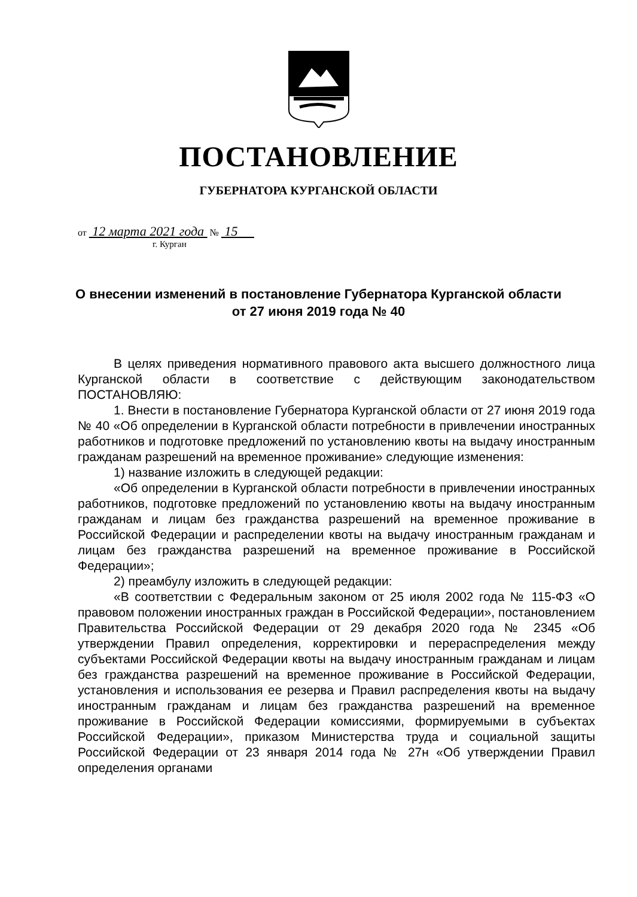ПОСТАНОВЛЕНИЕ
ГУБЕРНАТОРА КУРГАНСКОЙ ОБЛАСТИ
от 12 марта 2021 года № 15
г. Курган
О внесении изменений в постановление Губернатора Курганской области
от 27 июня 2019 года № 40
В целях приведения нормативного правового акта высшего должностного лица Курганской области в соответствие с действующим законодательством ПОСТАНОВЛЯЮ:
1. Внести в постановление Губернатора Курганской области от 27 июня 2019 года № 40 «Об определении в Курганской области потребности в привлечении иностранных работников и подготовке предложений по установлению квоты на выдачу иностранным гражданам разрешений на временное проживание» следующие изменения:
1) название изложить в следующей редакции:
«Об определении в Курганской области потребности в привлечении иностранных работников, подготовке предложений по установлению квоты на выдачу иностранным гражданам и лицам без гражданства разрешений на временное проживание в Российской Федерации и распределении квоты на выдачу иностранным гражданам и лицам без гражданства разрешений на временное проживание в Российской Федерации»;
2) преамбулу изложить в следующей редакции:
«В соответствии с Федеральным законом от 25 июля 2002 года № 115-ФЗ «О правовом положении иностранных граждан в Российской Федерации», постановлением Правительства Российской Федерации от 29 декабря 2020 года № 2345 «Об утверждении Правил определения, корректировки и перераспределения между субъектами Российской Федерации квоты на выдачу иностранным гражданам и лицам без гражданства разрешений на временное проживание в Российской Федерации, установления и использования ее резерва и Правил распределения квоты на выдачу иностранным гражданам и лицам без гражданства разрешений на временное проживание в Российской Федерации комиссиями, формируемыми в субъектах Российской Федерации», приказом Министерства труда и социальной защиты Российской Федерации от 23 января 2014 года № 27н «Об утверждении Правил определения органами